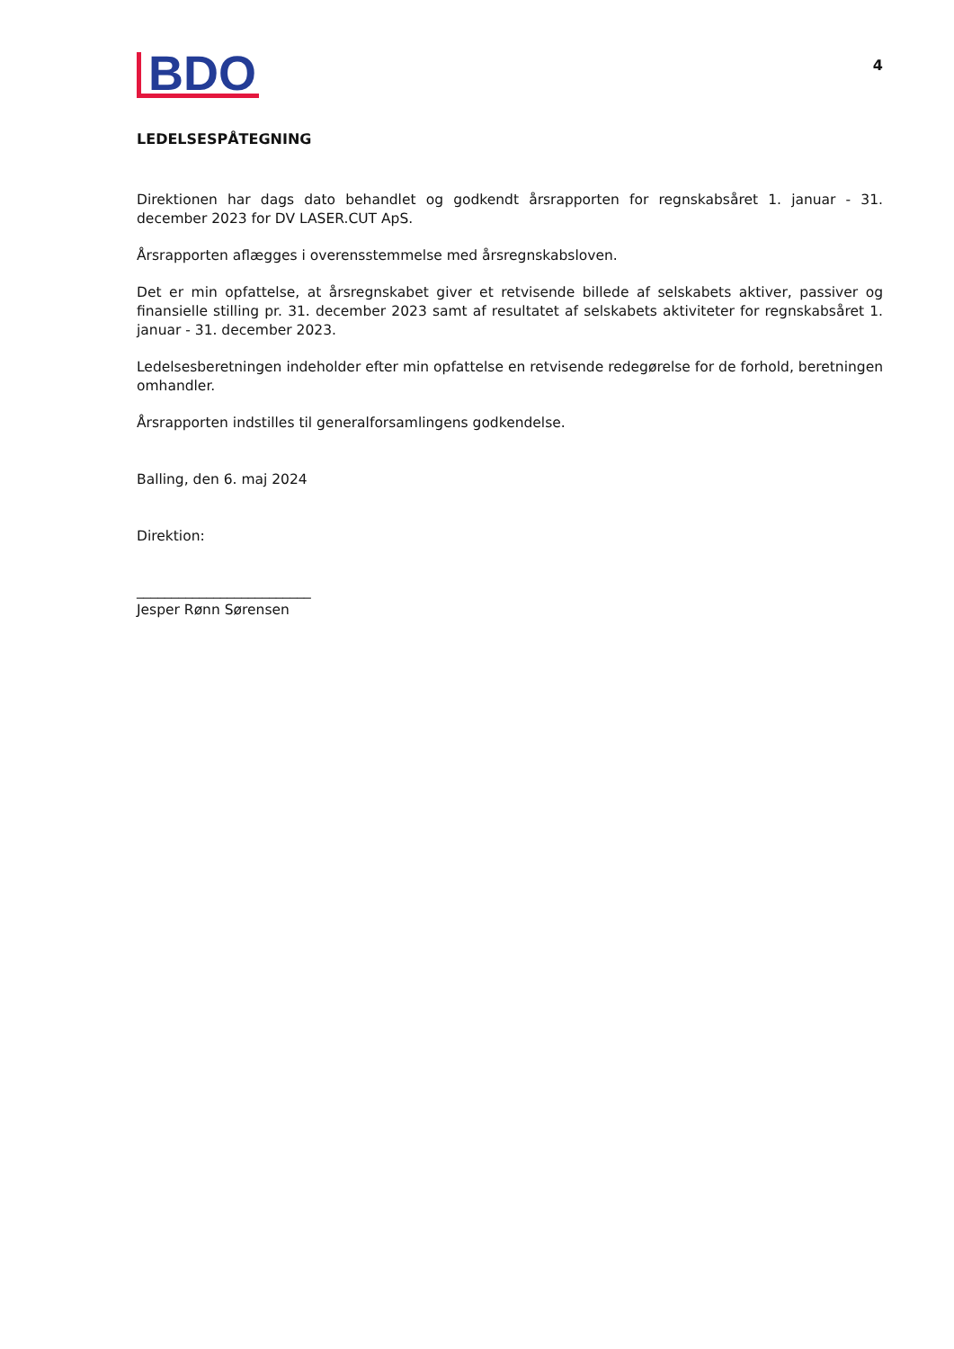BDO
4
LEDELSESPÅTEGNING
Direktionen har dags dato behandlet og godkendt årsrapporten for regnskabsåret 1. januar - 31. december 2023 for DV LASER.CUT ApS.
Årsrapporten aflægges i overensstemmelse med årsregnskabsloven.
Det er min opfattelse, at årsregnskabet giver et retvisende billede af selskabets aktiver, passiver og finansielle stilling pr. 31. december 2023 samt af resultatet af selskabets aktiviteter for regnskabsåret 1. januar - 31. december 2023.
Ledelsesberetningen indeholder efter min opfattelse en retvisende redegørelse for de forhold, beretningen omhandler.
Årsrapporten indstilles til generalforsamlingens godkendelse.
Balling, den 6. maj 2024
Direktion:
_________________________
Jesper Rønn Sørensen